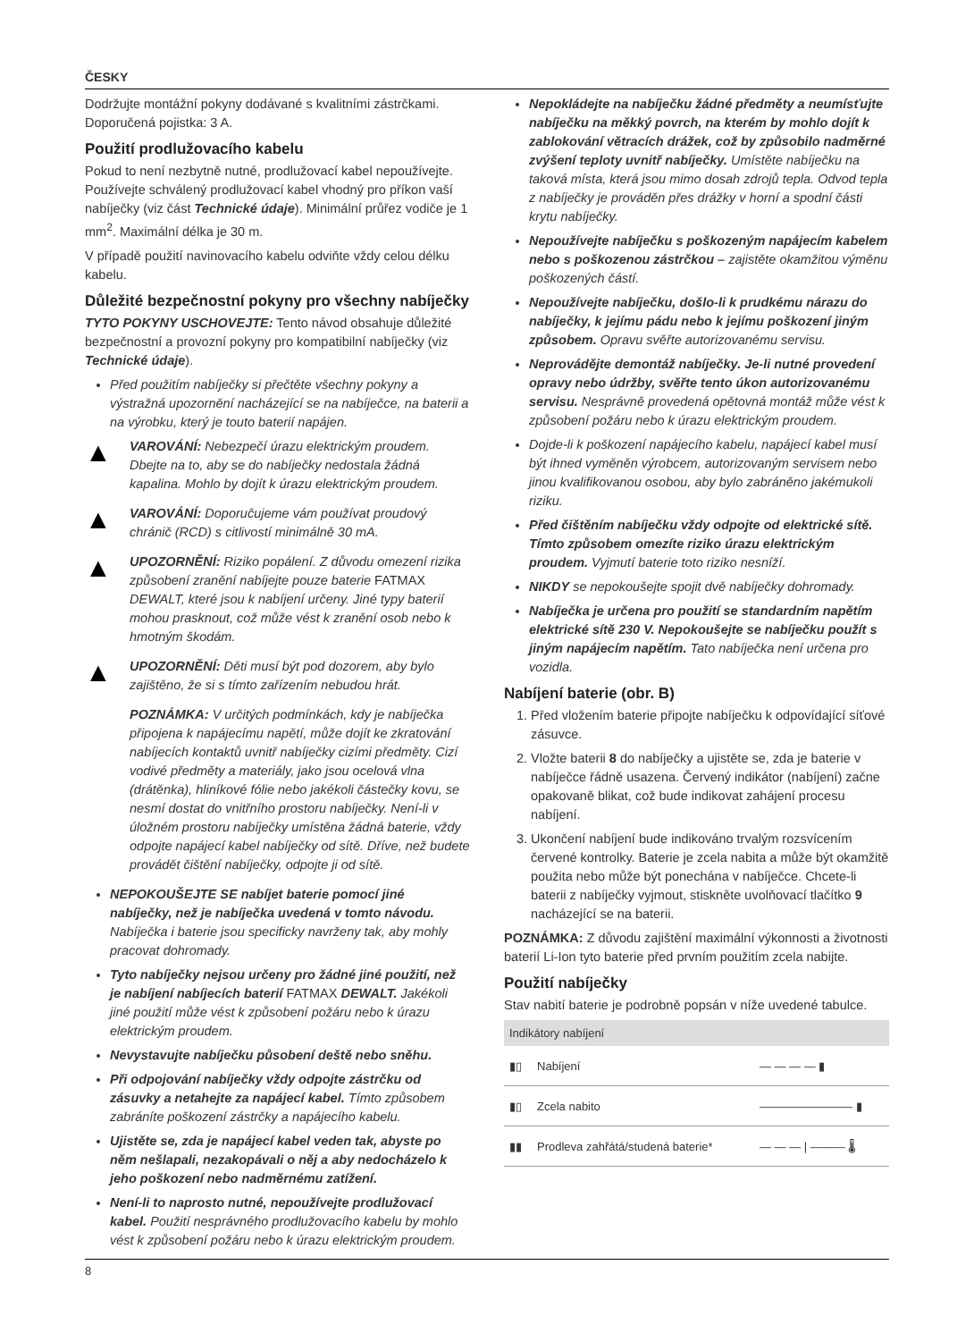ČESKY
Dodržujte montážní pokyny dodávané s kvalitními zástrčkami. Doporučená pojistka: 3 A.
Použití prodlužovacího kabelu
Pokud to není nezbytně nutné, prodlužovací kabel nepoužívejte. Používejte schválený prodlužovací kabel vhodný pro příkon vaší nabíječky (viz část Technické údaje). Minimální průřez vodiče je 1 mm<sup>2</sup>. Maximální délka je 30 m.
V případě použití navinovacího kabelu odviňte vždy celou délku kabelu.
Důležité bezpečnostní pokyny pro všechny nabíječky
TYTO POKYNY USCHOVEJTE: Tento návod obsahuje důležité bezpečnostní a provozní pokyny pro kompatibilní nabíječky (viz Technické údaje).
Před použitím nabíječky si přečtěte všechny pokyny a výstražná upozornění nacházející se na nabíječce, na baterii a na výrobku, který je touto baterií napájen.
▲
VAROVÁNÍ: Nebezpečí úrazu elektrickým proudem. Dbejte na to, aby se do nabíječky nedostala žádná kapalina. Mohlo by dojít k úrazu elektrickým proudem.
▲
VAROVÁNÍ: Doporučujeme vám používat proudový chránič (RCD) s citlivostí minimálně 30 mA.
▲
UPOZORNĚNÍ: Riziko popálení. Z důvodu omezení rizika způsobení zranění nabíjejte pouze baterie FATMAX DEWALT, které jsou k nabíjení určeny. Jiné typy baterií mohou prasknout, což může vést k zranění osob nebo k hmotným škodám.
▲
UPOZORNĚNÍ: Děti musí být pod dozorem, aby bylo zajištěno, že si s tímto zařízením nebudou hrát.
POZNÁMKA: V určitých podmínkách, kdy je nabíječka připojena k napájecímu napětí, může dojít ke zkratování nabíjecích kontaktů uvnitř nabíječky cizími předměty. Cizí vodivé předměty a materiály, jako jsou ocelová vlna (drátěnka), hliníkové fólie nebo jakékoli částečky kovu, se nesmí dostat do vnitřního prostoru nabíječky. Není-li v úložném prostoru nabíječky umístěna žádná baterie, vždy odpojte napájecí kabel nabíječky od sítě. Dříve, než budete provádět čištění nabíječky, odpojte ji od sítě.
NEPOKOUŠEJTE SE nabíjet baterie pomocí jiné nabíječky, než je nabíječka uvedená v tomto návodu. Nabíječka i baterie jsou specificky navrženy tak, aby mohly pracovat dohromady.
Tyto nabíječky nejsou určeny pro žádné jiné použití, než je nabíjení nabíjecích baterií FATMAX DEWALT. Jakékoli jiné použití může vést k způsobení požáru nebo k úrazu elektrickým proudem.
Nevystavujte nabíječku působení deště nebo sněhu.
Při odpojování nabíječky vždy odpojte zástrčku od zásuvky a netahejte za napájecí kabel. Tímto způsobem zabráníte poškození zástrčky a napájecího kabelu.
Ujistěte se, zda je napájecí kabel veden tak, abyste po něm nešlapali, nezakopávali o něj a aby nedocházelo k jeho poškození nebo nadměrnému zatížení.
Není-li to naprosto nutné, nepoužívejte prodlužovací kabel. Použití nesprávného prodlužovacího kabelu by mohlo vést k způsobení požáru nebo k úrazu elektrickým proudem.
Nepokládejte na nabíječku žádné předměty a neumísťujte nabíječku na měkký povrch, na kterém by mohlo dojít k zablokování větracích drážek, což by způsobilo nadměrné zvýšení teploty uvnitř nabíječky. Umístěte nabíječku na taková místa, která jsou mimo dosah zdrojů tepla. Odvod tepla z nabíječky je prováděn přes drážky v horní a spodní části krytu nabíječky.
Nepoužívejte nabíječku s poškozeným napájecím kabelem nebo s poškozenou zástrčkou – zajistěte okamžitou výměnu poškozených částí.
Nepoužívejte nabíječku, došlo-li k prudkému nárazu do nabíječky, k jejímu pádu nebo k jejímu poškození jiným způsobem. Opravu svěřte autorizovanému servisu.
Neprovádějte demontáž nabíječky. Je-li nutné provedení opravy nebo údržby, svěřte tento úkon autorizovanému servisu. Nesprávně provedená opětovná montáž může vést k způsobení požáru nebo k úrazu elektrickým proudem.
Dojde-li k poškození napájecího kabelu, napájecí kabel musí být ihned vyměněn výrobcem, autorizovaným servisem nebo jinou kvalifikovanou osobou, aby bylo zabráněno jakémukoli riziku.
Před čištěním nabíječku vždy odpojte od elektrické sítě. Tímto způsobem omezíte riziko úrazu elektrickým proudem. Vyjmutí baterie toto riziko nesníží.
NIKDY se nepokoušejte spojit dvě nabíječky dohromady.
Nabíječka je určena pro použití se standardním napětím elektrické sítě 230 V. Nepokoušejte se nabíječku použít s jiným napájecím napětím. Tato nabíječka není určena pro vozidla.
Nabíjení baterie (obr. B)
1. Před vložením baterie připojte nabíječku k odpovídající síťové zásuvce.
2. Vložte baterii 8 do nabíječky a ujistěte se, zda je baterie v nabíječce řádně usazena. Červený indikátor (nabíjení) začne opakovaně blikat, což bude indikovat zahájení procesu nabíjení.
3. Ukončení nabíjení bude indikováno trvalým rozsvícením červené kontrolky. Baterie je zcela nabita a může být okamžitě použita nebo může být ponechána v nabíječce. Chcete-li baterii z nabíječky vyjmout, stiskněte uvolňovací tlačítko 9 nacházející se na baterii.
POZNÁMKA: Z důvodu zajištění maximální výkonnosti a životnosti baterií Li-Ion tyto baterie před prvním použitím zcela nabijte.
Použití nabíječky
Stav nabití baterie je podrobně popsán v níže uvedené tabulce.
| Indikátory nabíjení | | |
| --- | --- | --- |
| ▮▯ | Nabíjení | — — — — ▮ |
| ▮▯ | Zcela nabito | ———————— ▮ |
| ▮▮ | Prodleva zahřátá/studená baterie* | — — — / ——— 🌡 |
8